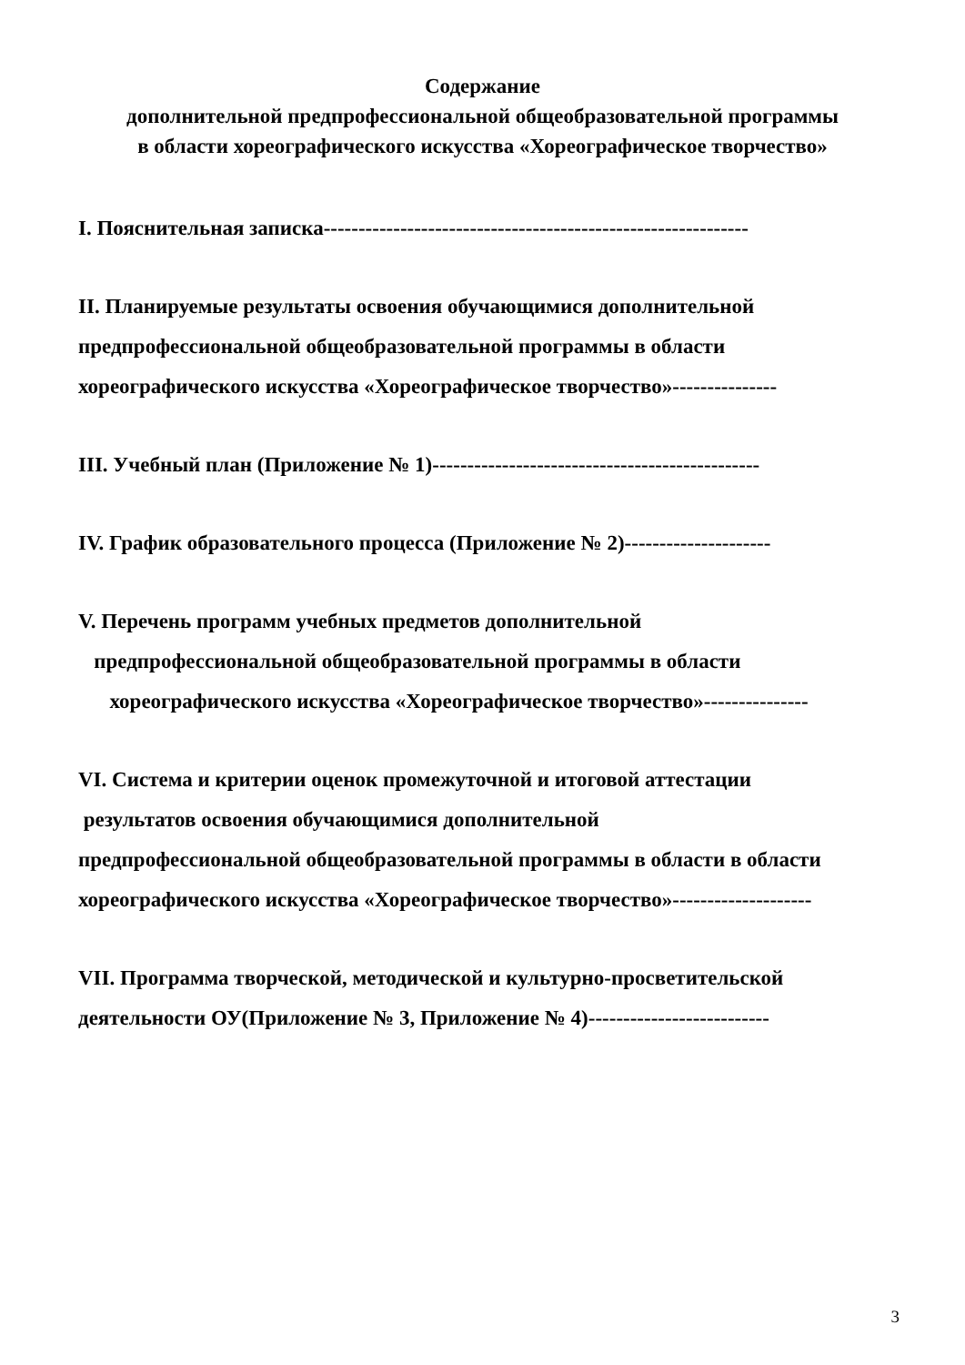Содержание
дополнительной предпрофессиональной общеобразовательной программы
в области хореографического искусства «Хореографическое творчество»
I. Пояснительная записка-------------------------------------------------------------
II. Планируемые результаты освоения обучающимися дополнительной
предпрофессиональной общеобразовательной программы в области
хореографического искусства «Хореографическое творчество»---------------
III. Учебный план (Приложение № 1)-----------------------------------------------
IV. График образовательного процесса (Приложение № 2)---------------------
V. Перечень программ учебных предметов дополнительной
предпрофессиональной общеобразовательной программы в области
хореографического искусства «Хореографическое творчество»---------------
VI. Система и критерии оценок промежуточной и итоговой аттестации
результатов освоения обучающимися дополнительной
предпрофессиональной общеобразовательной программы в области в области
хореографического искусства «Хореографическое творчество»--------------------
VII. Программа творческой, методической и культурно-просветительской
деятельности ОУ(Приложение № 3, Приложение № 4)--------------------------
3